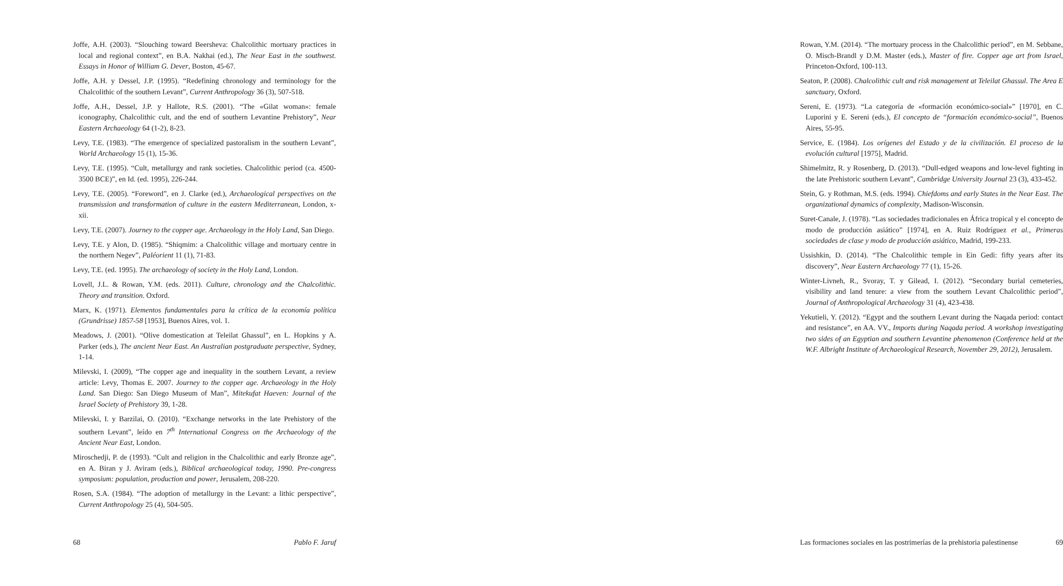Joffe, A.H. (2003). “Slouching toward Beersheva: Chalcolithic mortuary practices in local and regional context”, en B.A. Nakhai (ed.), The Near East in the southwest. Essays in Honor of William G. Dever, Boston, 45-67.
Joffe, A.H. y Dessel, J.P. (1995). “Redefining chronology and terminology for the Chalcolithic of the southern Levant”, Current Anthropology 36 (3), 507-518.
Joffe, A.H., Dessel, J.P. y Hallote, R.S. (2001). “The «Gilat woman»: female iconography, Chalcolithic cult, and the end of southern Levantine Prehistory”, Near Eastern Archaeology 64 (1-2), 8-23.
Levy, T.E. (1983). “The emergence of specialized pastoralism in the southern Levant”, World Archaeology 15 (1), 15-36.
Levy, T.E. (1995). “Cult, metallurgy and rank societies. Chalcolithic period (ca. 4500-3500 BCE)”, en Id. (ed. 1995), 226-244.
Levy, T.E. (2005). “Foreword”, en J. Clarke (ed.), Archaeological perspectives on the transmission and transformation of culture in the eastern Mediterranean, London, x-xii.
Levy, T.E. (2007). Journey to the copper age. Archaeology in the Holy Land, San Diego.
Levy, T.E. y Alon, D. (1985). “Shiqmim: a Chalcolithic village and mortuary centre in the northern Negev”, Paléorient 11 (1), 71-83.
Levy, T.E. (ed. 1995). The archaeology of society in the Holy Land, London.
Lovell, J.L. & Rowan, Y.M. (eds. 2011). Culture, chronology and the Chalcolithic. Theory and transition. Oxford.
Marx, K. (1971). Elementos fundamentales para la crítica de la economía política (Grundrisse) 1857-58 [1953], Buenos Aires, vol. 1.
Meadows, J. (2001). “Olive domestication at Teleilat Ghassul”, en L. Hopkins y A. Parker (eds.), The ancient Near East. An Australian postgraduate perspective, Sydney, 1-14.
Milevski, I. (2009), “The copper age and inequality in the southern Levant, a review article: Levy, Thomas E. 2007. Journey to the copper age. Archaeology in the Holy Land. San Diego: San Diego Museum of Man”, Mitekufat Haeven: Journal of the Israel Society of Prehistory 39, 1-28.
Milevski, I. y Barzilai, O. (2010). “Exchange networks in the late Prehistory of the southern Levant”, leído en 7<sup>th</sup> International Congress on the Archaeology of the Ancient Near East, London.
Miroschedji, P. de (1993). “Cult and religion in the Chalcolithic and early Bronze age”, en A. Biran y J. Aviram (eds.), Biblical archaeological today, 1990. Pre-congress symposium: population, production and power, Jerusalem, 208-220.
Rosen, S.A. (1984). “The adoption of metallurgy in the Levant: a lithic perspective”, Current Anthropology 25 (4), 504-505.
68 Pablo F. Jaruf
Rowan, Y.M. (2014). “The mortuary process in the Chalcolithic period”, en M. Sebbane, O. Misch-Brandl y D.M. Master (eds.), Master of fire. Copper age art from Israel, Princeton-Oxford, 100-113.
Seaton, P. (2008). Chalcolithic cult and risk management at Teleilat Ghassul. The Area E sanctuary, Oxford.
Sereni, E. (1973). “La categoría de «formación económico-social»” [1970], en C. Luporini y E. Sereni (eds.), El concepto de “formación económico-social”, Buenos Aires, 55-95.
Service, E. (1984). Los orígenes del Estado y de la civilización. El proceso de la evolución cultural [1975], Madrid.
Shimelmitz, R. y Rosenberg, D. (2013). “Dull-edged weapons and low-level fighting in the late Prehistoric southern Levant”, Cambridge University Journal 23 (3), 433-452.
Stein, G. y Rothman, M.S. (eds. 1994). Chiefdoms and early States in the Near East. The organizational dynamics of complexity, Madison-Wisconsin.
Suret-Canale, J. (1978). “Las sociedades tradicionales en África tropical y el concepto de modo de producción asiático” [1974], en A. Ruiz Rodríguez et al., Primeras sociedades de clase y modo de producción asiático, Madrid, 199-233.
Ussishkin, D. (2014). “The Chalcolithic temple in Ein Gedi: fifty years after its discovery”, Near Eastern Archaeology 77 (1), 15-26.
Winter-Livneh, R., Svoray, T. y Gilead, I. (2012). “Secondary burial cemeteries, visibility and land tenure: a view from the southern Levant Chalcolithic period”, Journal of Anthropological Archaeology 31 (4), 423-438.
Yekutieli, Y. (2012). “Egypt and the southern Levant during the Naqada period: contact and resistance”, en AA. VV., Imports during Naqada period. A workshop investigating two sides of an Egyptian and southern Levantine phenomenon (Conference held at the W.F. Albright Institute of Archaeological Research, November 29, 2012), Jerusalem.
Las formaciones sociales en las postrimerías de la prehistoria palestinense 69